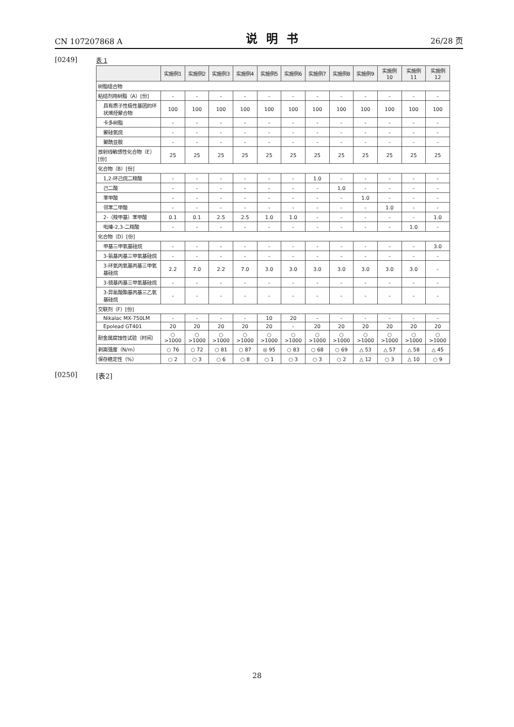CN 107207868 A 说明书 26/28 页
[0249]
表 1
| | 实施例1 | 实施例2 | 实施例3 | 实施例4 | 实施例5 | 实施例6 | 实施例7 | 实施例8 | 实施例9 | 实施例10 | 实施例11 | 实施例12 |
| --- | --- | --- | --- | --- | --- | --- | --- | --- | --- | --- | --- | --- |
| 树脂组合物 | | | | | | | | | | | | |
| 粘结剂用树脂（A）[份] | - | - | - | - | - | - | - | - | - | - | - | - |
| 具有质子性极性基团的环状烯烃聚合物 | 100 | 100 | 100 | 100 | 100 | 100 | 100 | 100 | 100 | 100 | 100 | 100 |
| 卡多树脂 | - | - | - | - | - | - | - | - | - | - | - | - |
| 聚硅氧烷 | - | - | - | - | - | - | - | - | - | - | - | - |
| 聚酰亚胺 | - | - | - | - | - | - | - | - | - | - | - | - |
| 放射线敏感性化合物（E）[份] | 25 | 25 | 25 | 25 | 25 | 25 | 25 | 25 | 25 | 25 | 25 | 25 |
| 化合物（B）[份] | | | | | | | | | | | | |
| 1,2-环己烷二羧酸 | - | - | - | - | - | - | 1.0 | - | - | - | - | - |
| 己二酸 | - | - | - | - | - | - | - | 1.0 | - | - | - | - |
| 苯甲酸 | - | - | - | - | - | - | - | - | 1.0 | - | - | - |
| 邻苯二甲酸 | - | - | - | - | - | - | - | - | - | 1.0 | - | - |
| 2-（羧甲基）苯甲酸 | 0.1 | 0.1 | 2.5 | 2.5 | 1.0 | 1.0 | - | - | - | - | - | 1.0 |
| 吡嗪-2,3-二羧酸 | - | - | - | - | - | - | - | - | - | - | 1.0 | - |
| 化合物（D）[份] | | | | | | | | | | | | |
| 甲基三甲氧基硅烷 | - | - | - | - | - | - | - | - | - | - | - | 3.0 |
| 3-氨基丙基三甲氧基硅烷 | - | - | - | - | - | - | - | - | - | - | - | - |
| 3-环氧丙氧基丙基三甲氧基硅烷 | 2.2 | 7.0 | 2.2 | 7.0 | 3.0 | 3.0 | 3.0 | 3.0 | 3.0 | 3.0 | 3.0 | - |
| 3-巯基丙基三甲氧基硅烷 | - | - | - | - | - | - | - | - | - | - | - | - |
| 3-异氰酸酯基丙基三乙氧基硅烷 | - | - | - | - | - | - | - | - | - | - | - | - |
| 交联剂（F）[份] | | | | | | | | | | | | |
| Nikalac MX-750LM | - | - | - | - | 10 | 20 | - | - | - | - | - | - |
| Epolead GT401 | 20 | 20 | 20 | 20 | 20 | - | 20 | 20 | 20 | 20 | 20 | 20 |
| 耐金属腐蚀性试验（时间） | ○ >1000 | ○ >1000 | ○ >1000 | ○ >1000 | ○ >1000 | ○ >1000 | ○ >1000 | ○ >1000 | ○ >1000 | ○ >1000 | ○ >1000 | ○ >1000 |
| 剥离强度（N/m） | ○ 76 | ○ 72 | ○ 81 | ○ 87 | ◎ 95 | ○ 83 | ○ 68 | ○ 69 | △ 53 | △ 57 | △ 58 | △ 45 |
| 保存稳定性（%） | ○ 2 | ○ 3 | ○ 6 | ○ 8 | ○ 1 | ○ 3 | ○ 3 | ○ 2 | △ 12 | ○ 3 | △ 10 | ○ 9 |
[0250] [表2]
28